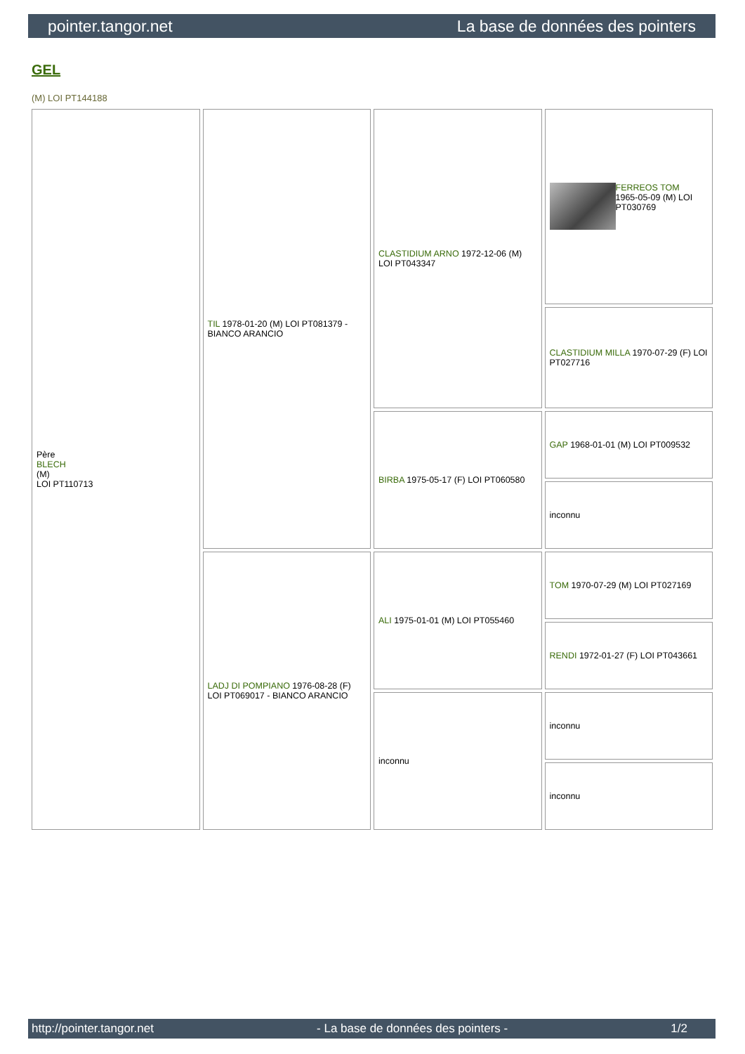pointer.tangor.net La base de données des pointers
GEL
(M) LOI PT144188
| Père BLECH (M) LOI PT110713 | TIL 1978-01-20 (M) LOI PT081379 - BIANCO ARANCIO | CLASTIDIUM ARNO 1972-12-06 (M) LOI PT043347 | FERREOS TOM 1965-05-09 (M) LOI PT030769 |
| | | | CLASTIDIUM MILLA 1970-07-29 (F) LOI PT027716 |
| | | BIRBA 1975-05-17 (F) LOI PT060580 | GAP 1968-01-01 (M) LOI PT009532 |
| | | | inconnu |
| | LADJ DI POMPIANO 1976-08-28 (F) LOI PT069017 - BIANCO ARANCIO | ALI 1975-01-01 (M) LOI PT055460 | TOM 1970-07-29 (M) LOI PT027169 |
| | | | RENDI 1972-01-27 (F) LOI PT043661 |
| | | inconnu | inconnu |
| | | | inconnu |
http://pointer.tangor.net - La base de données des pointers - 1/2